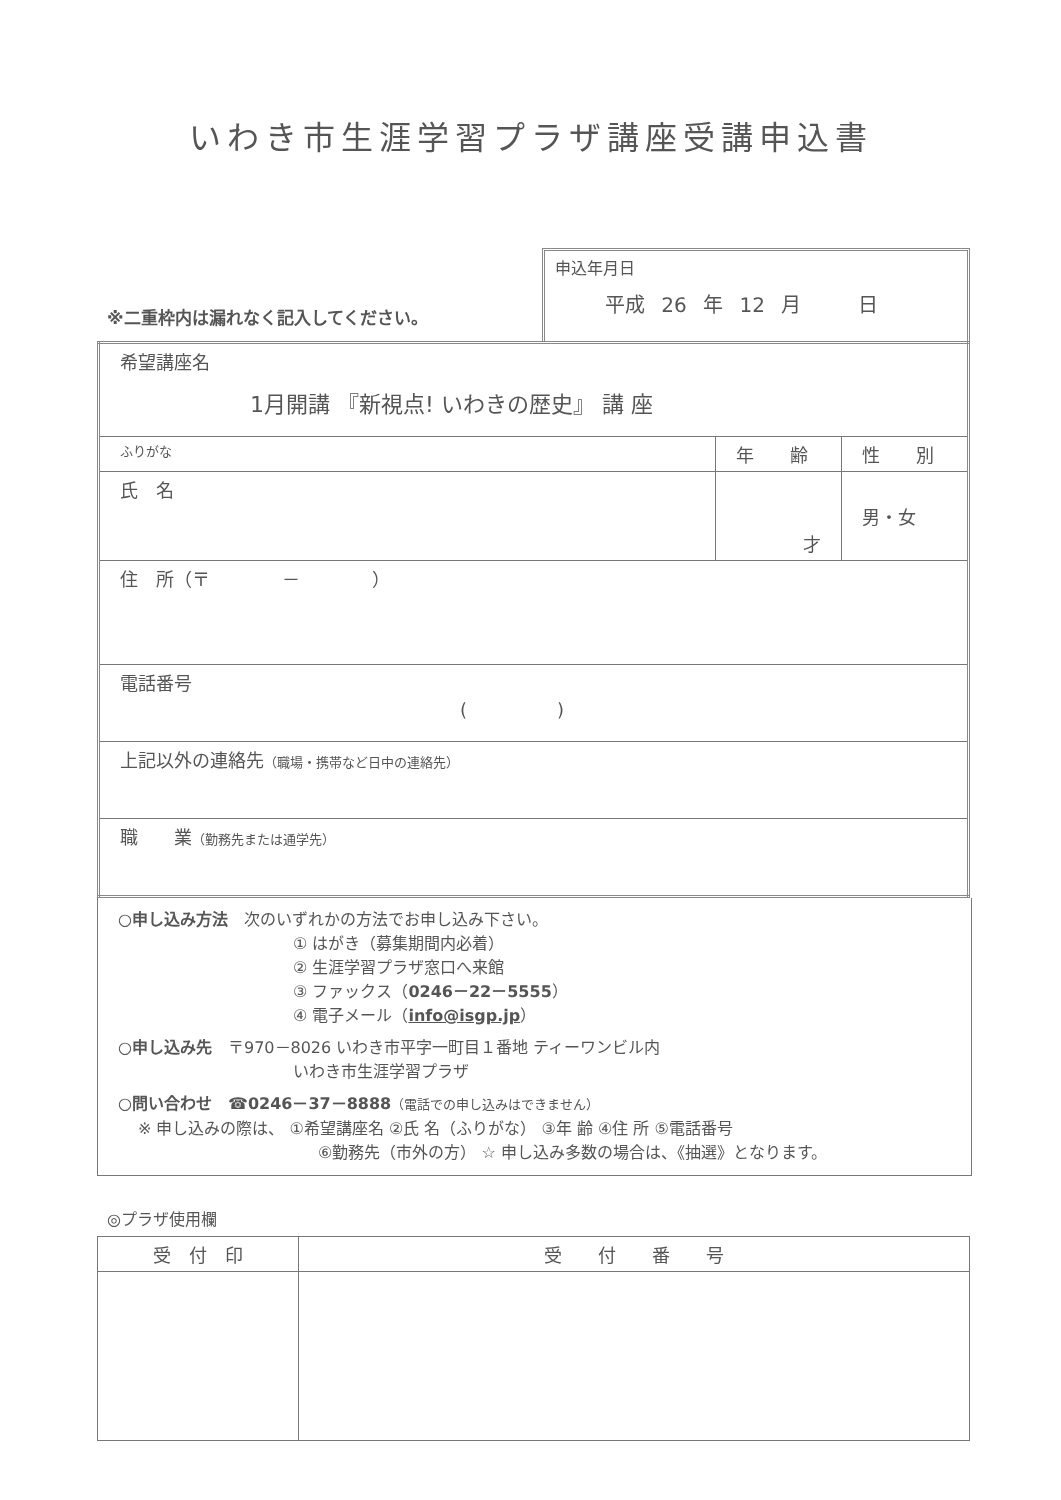いわき市生涯学習プラザ講座受講申込書
※二重枠内は漏れなく記入してください。
申込年月日
平成 26 年 12 月 　　日
| 希望講座名 1月開講 『新視点! いわきの歴史』 講 座 | | |
| ふりがな | 年 齢 | 性 別 |
| 氏 名 | 才 | 男・女 |
| 住 所（〒 － ） | | |
| 電話番号 ( ) | | |
| 上記以外の連絡先 （職場・携帯など日中の連絡先） | | |
| 職 業 （勤務先または通学先） | | |
○申し込み方法　次のいずれかの方法でお申し込み下さい。
① はがき（募集期間内必着）
② 生涯学習プラザ窓口へ来館
③ ファックス（0246－22－5555）
④ 電子メール（info@isgp.jp）
○申し込み先　〒970－8026 いわき市平字一町目１番地 ティーワンビル内
いわき市生涯学習プラザ
○問い合わせ　☎0246－37－8888（電話での申し込みはできません）
※ 申し込みの際は、 ①希望講座名 ②氏 名（ふりがな） ③年 齢 ④住 所 ⑤電話番号
⑥勤務先（市外の方） ☆ 申し込み多数の場合は、《抽選》となります。
◎プラザ使用欄
| 受 付 印 | 受 付 番 号 |
| --- | --- |